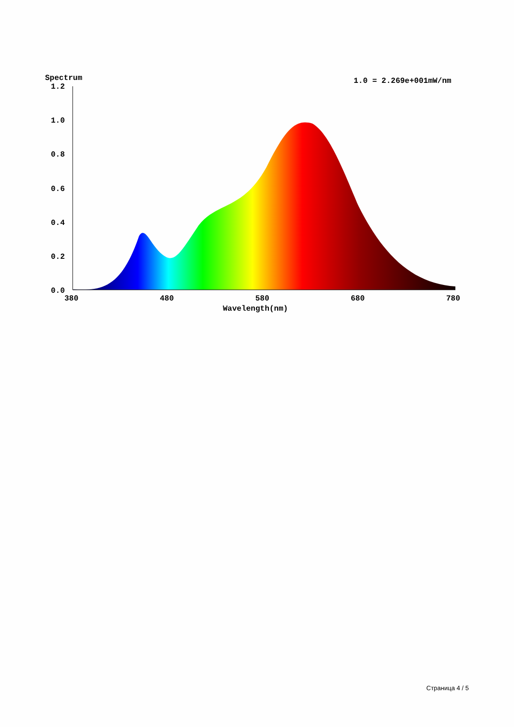Spectrum
1.0 = 2.269e+001mW/nm
1.2
1.0
0.8
0.6
0.4
0.2
0.0
380
480
580
680
780
Wavelength(nm)
Страница 4 / 5